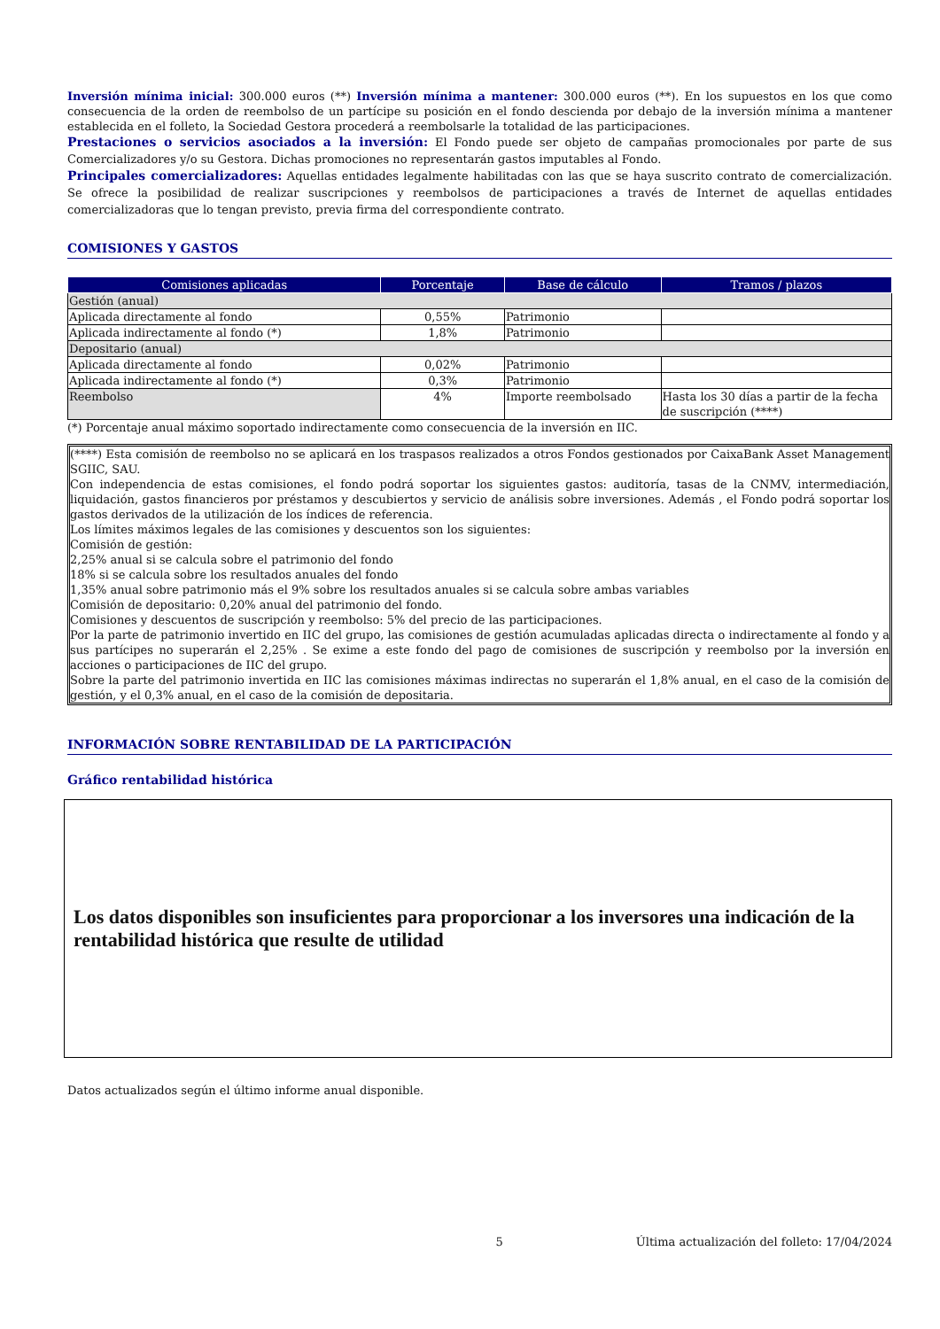Inversión mínima inicial: 300.000 euros (**) Inversión mínima a mantener: 300.000 euros (**). En los supuestos en los que como consecuencia de la orden de reembolso de un partícipe su posición en el fondo descienda por debajo de la inversión mínima a mantener establecida en el folleto, la Sociedad Gestora procederá a reembolsarle la totalidad de las participaciones.
Prestaciones o servicios asociados a la inversión: El Fondo puede ser objeto de campañas promocionales por parte de sus Comercializadores y/o su Gestora. Dichas promociones no representarán gastos imputables al Fondo.
Principales comercializadores: Aquellas entidades legalmente habilitadas con las que se haya suscrito contrato de comercialización. Se ofrece la posibilidad de realizar suscripciones y reembolsos de participaciones a través de Internet de aquellas entidades comercializadoras que lo tengan previsto, previa firma del correspondiente contrato.
COMISIONES Y GASTOS
| Comisiones aplicadas | Porcentaje | Base de cálculo | Tramos / plazos |
| --- | --- | --- | --- |
| Gestión (anual) | | | |
| Aplicada directamente al fondo | 0,55% | Patrimonio | |
| Aplicada indirectamente al fondo (*) | 1,8% | Patrimonio | |
| Depositario (anual) | | | |
| Aplicada directamente al fondo | 0,02% | Patrimonio | |
| Aplicada indirectamente al fondo (*) | 0,3% | Patrimonio | |
| Reembolso | 4% | Importe reembolsado | Hasta los 30 días a partir de la fecha de suscripción (****) |
(*) Porcentaje anual máximo soportado indirectamente como consecuencia de la inversión en IIC.
(****) Esta comisión de reembolso no se aplicará en los traspasos realizados a otros Fondos gestionados por CaixaBank Asset Management SGIIC, SAU.
Con independencia de estas comisiones, el fondo podrá soportar los siguientes gastos: auditoría, tasas de la CNMV, intermediación, liquidación, gastos financieros por préstamos y descubiertos y servicio de análisis sobre inversiones. Además , el Fondo podrá soportar los gastos derivados de la utilización de los índices de referencia.
Los límites máximos legales de las comisiones y descuentos son los siguientes:
Comisión de gestión:
2,25% anual si se calcula sobre el patrimonio del fondo
18% si se calcula sobre los resultados anuales del fondo
1,35% anual sobre patrimonio más el 9% sobre los resultados anuales si se calcula sobre ambas variables
Comisión de depositario: 0,20% anual del patrimonio del fondo.
Comisiones y descuentos de suscripción y reembolso: 5% del precio de las participaciones.
Por la parte de patrimonio invertido en IIC del grupo, las comisiones de gestión acumuladas aplicadas directa o indirectamente al fondo y a sus partícipes no superarán el 2,25% . Se exime a este fondo del pago de comisiones de suscripción y reembolso por la inversión en acciones o participaciones de IIC del grupo.
Sobre la parte del patrimonio invertida en IIC las comisiones máximas indirectas no superarán el 1,8% anual, en el caso de la comisión de gestión, y el 0,3% anual, en el caso de la comisión de depositaria.
INFORMACIÓN SOBRE RENTABILIDAD DE LA PARTICIPACIÓN
Gráfico rentabilidad histórica
Los datos disponibles son insuficientes para proporcionar a los inversores una indicación de la rentabilidad histórica que resulte de utilidad
Datos actualizados según el último informe anual disponible.
5 Última actualización del folleto: 17/04/2024